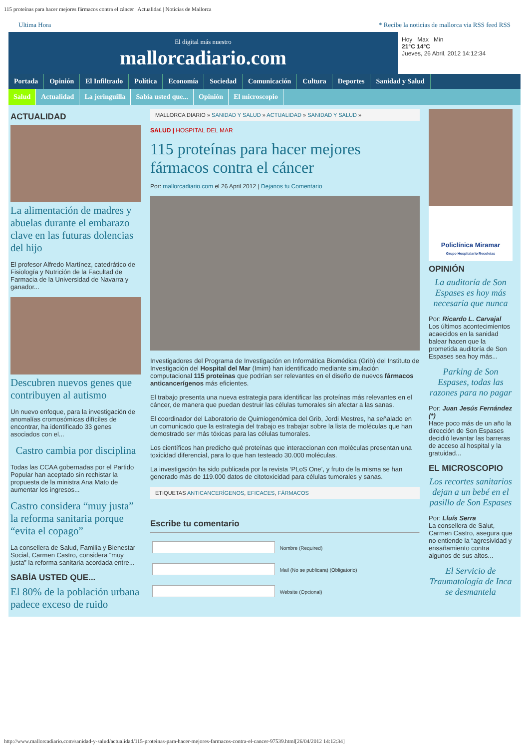115 proteínas para hacer mejores fármacos contra el cáncer | Actualidad | Noticias de Mallorca
Ultima Hora * Recibe la noticias de mallorca via RSS feed RSS
El digital más nuestro
mallorcadiario.com
Hoy Max Min
21°C 14°C
Jueves, 26 Abril, 2012 14:12:34
Portada Opinión El Infiltrado Política Economía Sociedad Comunicación Cultura Deportes Sanidad y Salud
Salud Actualidad La jeringuilla Sabía usted que... Opinión El microscopio
ACTUALIDAD
La alimentación de madres y abuelas durante el embarazo clave en las futuras dolencias del hijo
El profesor Alfredo Martínez, catedrático de Fisiología y Nutrición de la Facultad de Farmacia de la Universidad de Navarra y ganador...
Descubren nuevos genes que contribuyen al autismo
Un nuevo enfoque, para la investigación de anomalías cromosómicas difíciles de encontrar, ha identificado 33 genes asociados con el...
Castro cambia por disciplina
Todas las CCAA gobernadas por el Partido Popular han aceptado sin rechistar la propuesta de la ministra Ana Mato de aumentar los ingresos...
Castro considera “muy justa” la reforma sanitaria porque “evita el copago”
La consellera de Salud, Familia y Bienestar Social, Carmen Castro, considera “muy justa” la reforma sanitaria acordada entre...
SABÍA USTED QUE...
El 80% de la población urbana padece exceso de ruido
MALLORCA DIARIO » SANIDAD Y SALUD » ACTUALIDAD » SANIDAD Y SALUD »
SALUD | HOSPITAL DEL MAR
115 proteínas para hacer mejores fármacos contra el cáncer
Por: mallorcadiario.com el 26 April 2012 | Dejanos tu Comentario
Investigadores del Programa de Investigación en Informática Biomédica (Grib) del Instituto de Investigación del Hospital del Mar (Imim) han identificado mediante simulación computacional 115 proteínas que podrían ser relevantes en el diseño de nuevos fármacos anticancerígenos más eficientes.
El trabajo presenta una nueva estrategia para identificar las proteínas más relevantes en el cáncer, de manera que puedan destruir las células tumorales sin afectar a las sanas.
El coordinador del Laboratorio de Quimiogenómica del Grib, Jordi Mestres, ha señalado en un comunicado que la estrategia del trabajo es trabajar sobre la lista de moléculas que han demostrado ser más tóxicas para las células tumorales.
Los científicos han predicho qué proteínas que interaccionan con moléculas presentan una toxicidad diferencial, para lo que han testeado 30.000 moléculas.
La investigación ha sido publicada por la revista ‘PLoS One’, y fruto de la misma se han generado más de 119.000 datos de citotoxicidad para células tumorales y sanas.
ETIQUETAS ANTICANCERÍGENOS, EFICACES, FÁRMACOS
Escribe tu comentario
Nombre (Required)
Mail (No se publicara) (Obligatorio)
Website (Opcional)
Policlínica Miramar
Grupo Hospitalario Recoletas
OPINIÓN
La auditoría de Son Espases es hoy más necesaria que nunca
Por: Ricardo L. Carvajal
Los últimos acontecimientos acaecidos en la sanidad balear hacen que la prometida auditoría de Son Espases sea hoy más...
Parking de Son Espases, todas las razones para no pagar
Por: Juan Jesús Fernández (*)
Hace poco más de un año la dirección de Son Espases decidió levantar las barreras de acceso al hospital y la gratuidad...
EL MICROSCOPIO
Los recortes sanitarios dejan a un bebé en el pasillo de Son Espases
Por: Lluís Serra
La consellera de Salut, Carmen Castro, asegura que no entiende la “agresividad y ensañamiento contra algunos de sus altos...
El Servicio de Traumatología de Inca se desmantela
http://www.mallorcadiario.com/sanidad-y-salud/actualidad/115-proteinas-para-hacer-mejores-farmacos-contra-el-cancer-97539.html[26/04/2012 14:12:34]